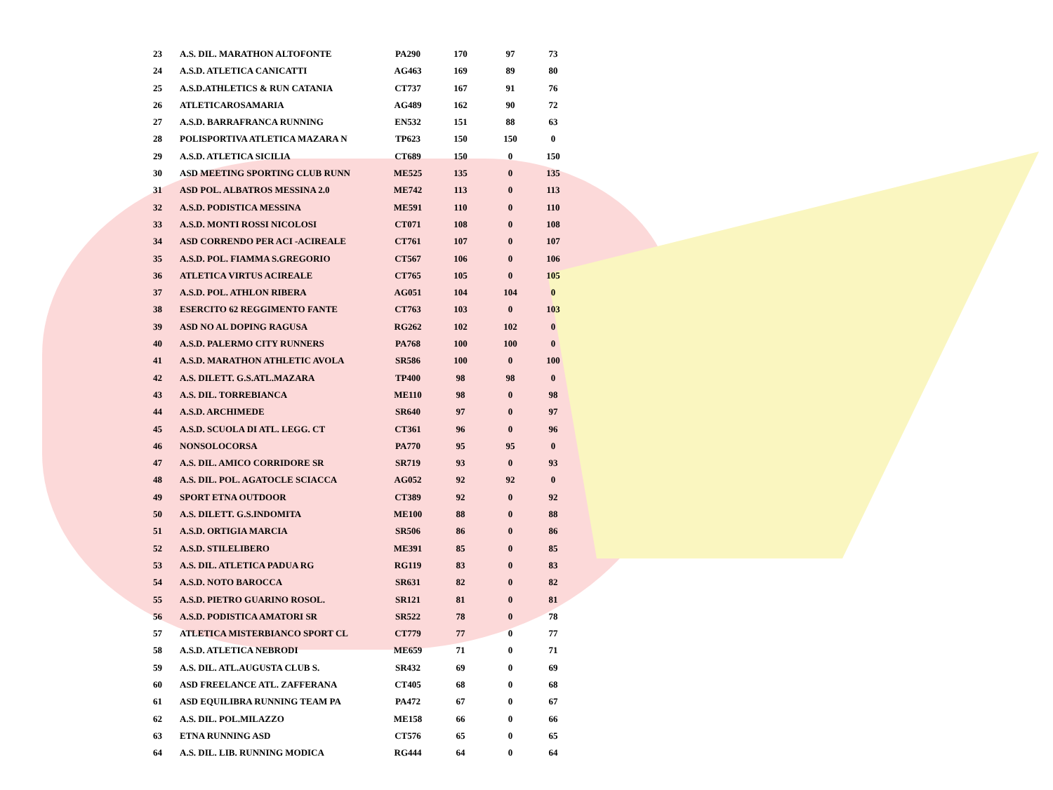| 23 | A.S. DIL. MARATHON ALTOFONTE | PA290 | 170 | 97 | 73 |
| 24 | A.S.D. ATLETICA CANICATTI | AG463 | 169 | 89 | 80 |
| 25 | A.S.D.ATHLETICS & RUN CATANIA | CT737 | 167 | 91 | 76 |
| 26 | ATLETICAROSAMARIA | AG489 | 162 | 90 | 72 |
| 27 | A.S.D. BARRAFRANCA RUNNING | EN532 | 151 | 88 | 63 |
| 28 | POLISPORTIVA ATLETICA MAZARA N | TP623 | 150 | 150 | 0 |
| 29 | A.S.D. ATLETICA SICILIA | CT689 | 150 | 0 | 150 |
| 30 | ASD MEETING SPORTING CLUB RUNN | ME525 | 135 | 0 | 135 |
| 31 | ASD POL. ALBATROS MESSINA 2.0 | ME742 | 113 | 0 | 113 |
| 32 | A.S.D. PODISTICA MESSINA | ME591 | 110 | 0 | 110 |
| 33 | A.S.D. MONTI ROSSI NICOLOSI | CT071 | 108 | 0 | 108 |
| 34 | ASD CORRENDO PER ACI -ACIREALE | CT761 | 107 | 0 | 107 |
| 35 | A.S.D. POL. FIAMMA S.GREGORIO | CT567 | 106 | 0 | 106 |
| 36 | ATLETICA VIRTUS ACIREALE | CT765 | 105 | 0 | 105 |
| 37 | A.S.D. POL. ATHLON RIBERA | AG051 | 104 | 104 | 0 |
| 38 | ESERCITO 62 REGGIMENTO FANTE | CT763 | 103 | 0 | 103 |
| 39 | ASD NO AL DOPING RAGUSA | RG262 | 102 | 102 | 0 |
| 40 | A.S.D. PALERMO CITY RUNNERS | PA768 | 100 | 100 | 0 |
| 41 | A.S.D. MARATHON ATHLETIC AVOLA | SR586 | 100 | 0 | 100 |
| 42 | A.S. DILETT. G.S.ATL.MAZARA | TP400 | 98 | 98 | 0 |
| 43 | A.S. DIL. TORREBIANCA | ME110 | 98 | 0 | 98 |
| 44 | A.S.D. ARCHIMEDE | SR640 | 97 | 0 | 97 |
| 45 | A.S.D. SCUOLA DI ATL. LEGG. CT | CT361 | 96 | 0 | 96 |
| 46 | NONSOLOCORSA | PA770 | 95 | 95 | 0 |
| 47 | A.S. DIL. AMICO CORRIDORE SR | SR719 | 93 | 0 | 93 |
| 48 | A.S. DIL. POL. AGATOCLE SCIACCA | AG052 | 92 | 92 | 0 |
| 49 | SPORT ETNA OUTDOOR | CT389 | 92 | 0 | 92 |
| 50 | A.S. DILETT. G.S.INDOMITA | ME100 | 88 | 0 | 88 |
| 51 | A.S.D. ORTIGIA MARCIA | SR506 | 86 | 0 | 86 |
| 52 | A.S.D. STILELIBERO | ME391 | 85 | 0 | 85 |
| 53 | A.S. DIL. ATLETICA PADUA RG | RG119 | 83 | 0 | 83 |
| 54 | A.S.D. NOTO BAROCCA | SR631 | 82 | 0 | 82 |
| 55 | A.S.D. PIETRO GUARINO ROSOL. | SR121 | 81 | 0 | 81 |
| 56 | A.S.D. PODISTICA AMATORI SR | SR522 | 78 | 0 | 78 |
| 57 | ATLETICA MISTERBIANCO SPORT CL | CT779 | 77 | 0 | 77 |
| 58 | A.S.D. ATLETICA NEBRODI | ME659 | 71 | 0 | 71 |
| 59 | A.S. DIL. ATL.AUGUSTA CLUB S. | SR432 | 69 | 0 | 69 |
| 60 | ASD FREELANCE ATL. ZAFFERANA | CT405 | 68 | 0 | 68 |
| 61 | ASD EQUILIBRA RUNNING TEAM PA | PA472 | 67 | 0 | 67 |
| 62 | A.S. DIL. POL.MILAZZO | ME158 | 66 | 0 | 66 |
| 63 | ETNA RUNNING ASD | CT576 | 65 | 0 | 65 |
| 64 | A.S. DIL. LIB. RUNNING MODICA | RG444 | 64 | 0 | 64 |